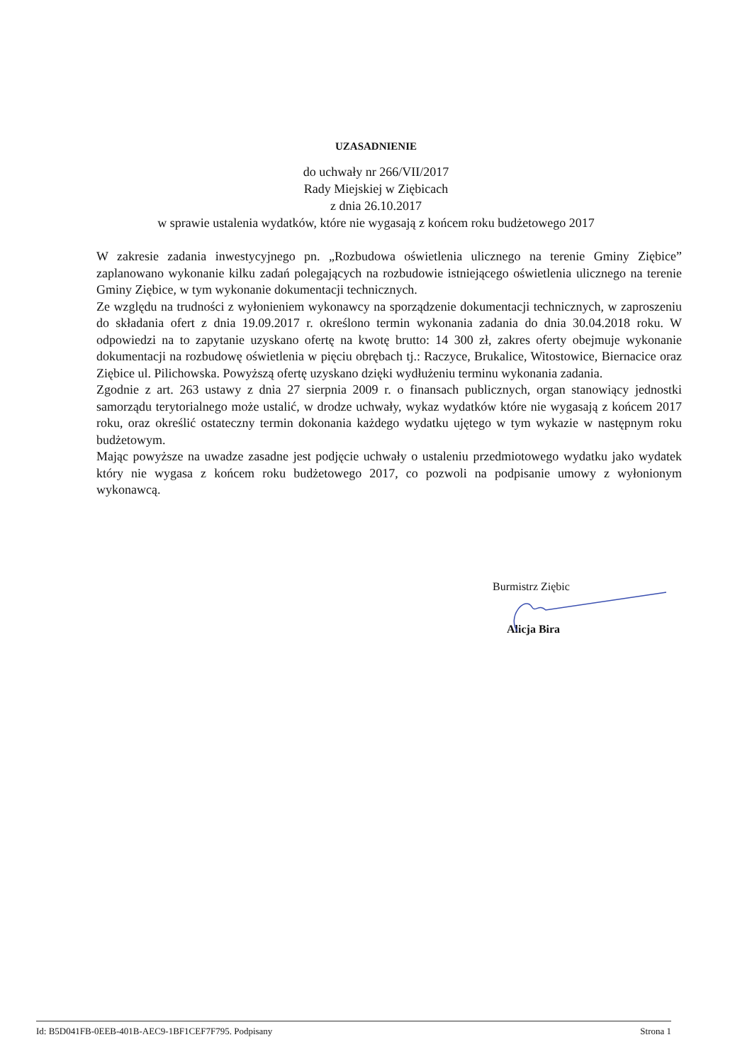UZASADNIENIE
do uchwały nr 266/VII/2017
Rady Miejskiej w Ziębicach
z dnia 26.10.2017
w sprawie ustalenia wydatków, które nie wygasają z końcem roku budżetowego 2017
W zakresie zadania inwestycyjnego pn. „Rozbudowa oświetlenia ulicznego na terenie Gminy Ziębice” zaplanowano wykonanie kilku zadań polegających na rozbudowie istniejącego oświetlenia ulicznego na terenie Gminy Ziębice, w tym wykonanie dokumentacji technicznych.
Ze względu na trudności z wyłonieniem wykonawcy na sporządzenie dokumentacji technicznych, w zaproszeniu do składania ofert z dnia 19.09.2017 r. określono termin wykonania zadania do dnia 30.04.2018 roku. W odpowiedzi na to zapytanie uzyskano ofertę na kwotę brutto: 14 300 zł, zakres oferty obejmuje wykonanie dokumentacji na rozbudowę oświetlenia w pięciu obrębach tj.: Raczyce, Brukalice, Witostowice, Biernacice oraz Ziębice ul. Pilichowska. Powyższą ofertę uzyskano dzięki wydłużeniu terminu wykonania zadania.
Zgodnie z art. 263 ustawy z dnia 27 sierpnia 2009 r. o finansach publicznych, organ stanowiący jednostki samorządu terytorialnego może ustalić, w drodze uchwały, wykaz wydatków które nie wygasają z końcem 2017 roku, oraz określić ostateczny termin dokonania każdego wydatku ujętego w tym wykazie w następnym roku budżetowym.
Mając powyższe na uwadze zasadne jest podjęcie uchwały o ustaleniu przedmiotowego wydatku jako wydatek który nie wygasa z końcem roku budżetowego 2017, co pozwoli na podpisanie umowy z wyłonionym wykonawcą.
Burmistrz Ziębic
Alicja Bira
Id: B5D041FB-0EEB-401B-AEC9-1BF1CEF7F795. Podpisany Strona 1